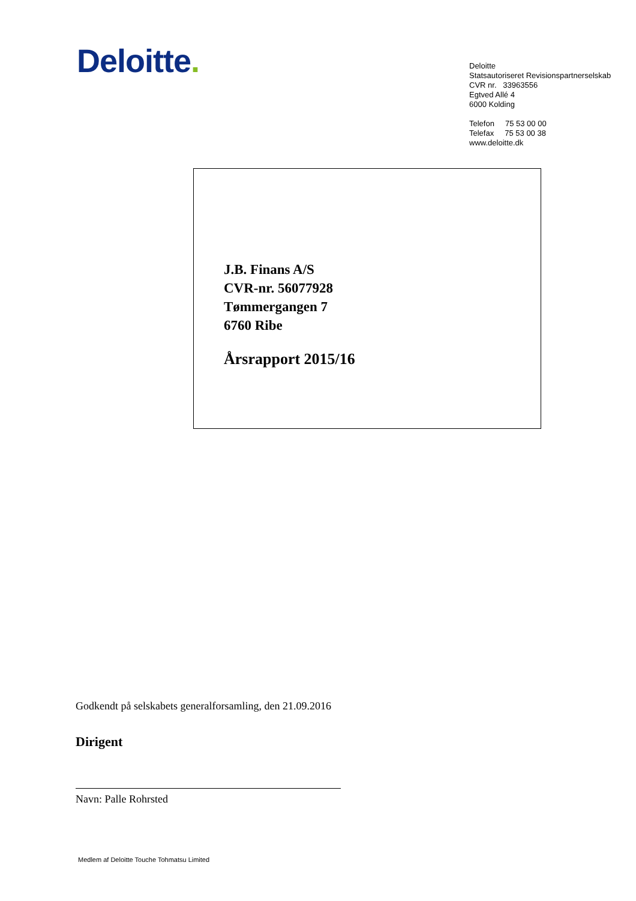Deloitte.
Deloitte
Statsautoriseret Revisionspartnerselskab
CVR nr. 33963556
Egtved Allé 4
6000 Kolding
Telefon 75 53 00 00
Telefax 75 53 00 38
www.deloitte.dk
J.B. Finans A/S
CVR-nr. 56077928
Tømmergangen 7
6760 Ribe
Årsrapport 2015/16
Godkendt på selskabets generalforsamling, den 21.09.2016
Dirigent
Navn: Palle Rohrsted
Medlem af Deloitte Touche Tohmatsu Limited